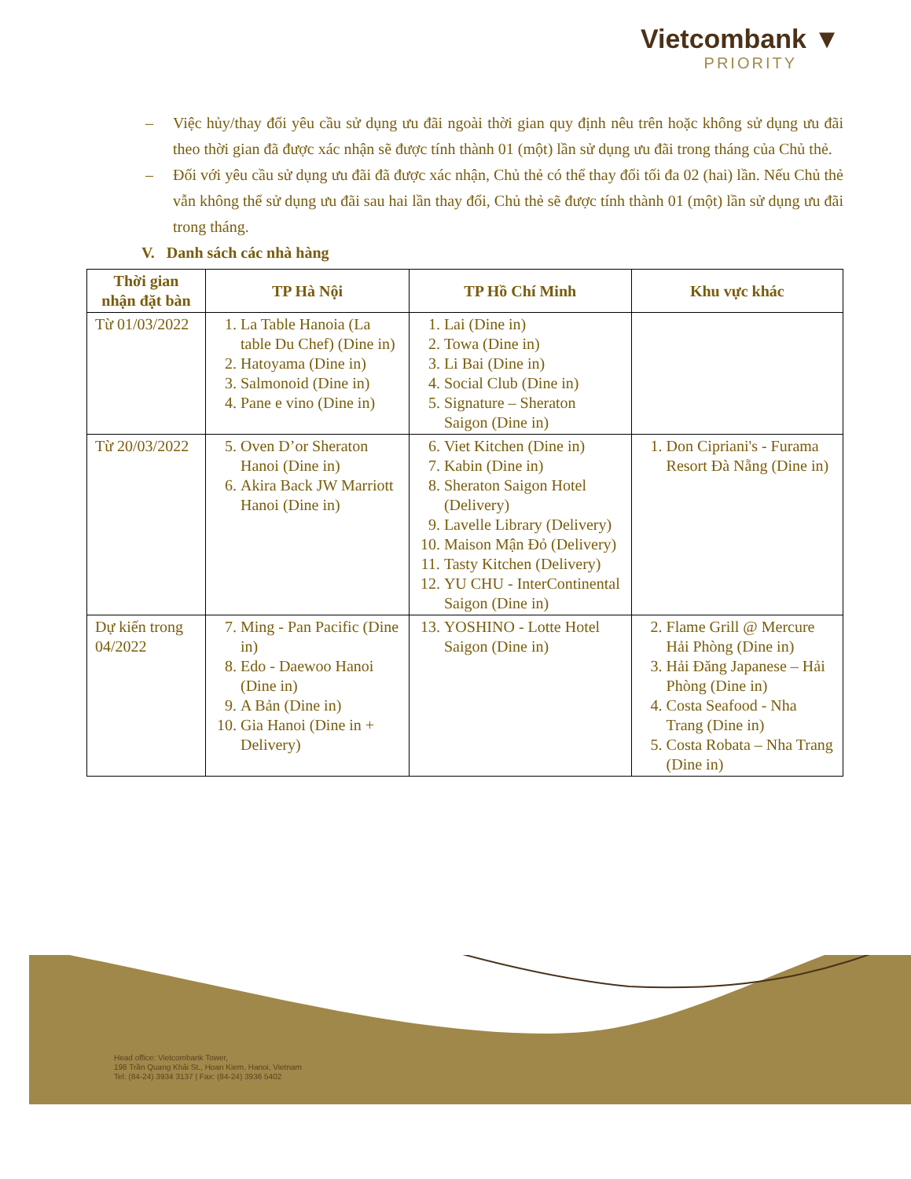Vietcombank ▼
PRIORITY
– Việc hủy/thay đổi yêu cầu sử dụng ưu đãi ngoài thời gian quy định nêu trên hoặc không sử dụng ưu đãi theo thời gian đã được xác nhận sẽ được tính thành 01 (một) lần sử dụng ưu đãi trong tháng của Chủ thẻ.
– Đối với yêu cầu sử dụng ưu đãi đã được xác nhận, Chủ thẻ có thể thay đổi tối đa 02 (hai) lần. Nếu Chủ thẻ vẫn không thể sử dụng ưu đãi sau hai lần thay đổi, Chủ thẻ sẽ được tính thành 01 (một) lần sử dụng ưu đãi trong tháng.
V. Danh sách các nhà hàng
| Thời gian nhận đặt bàn | TP Hà Nội | TP Hồ Chí Minh | Khu vực khác |
| --- | --- | --- | --- |
| Từ 01/03/2022 | 1. La Table Hanoia (La table Du Chef) (Dine in) 2. Hatoyama (Dine in) 3. Salmonoid (Dine in) 4. Pane e vino (Dine in) | 1. Lai (Dine in) 2. Towa (Dine in) 3. Li Bai (Dine in) 4. Social Club (Dine in) 5. Signature – Sheraton Saigon (Dine in) | |
| Từ 20/03/2022 | 5. Oven D’or Sheraton Hanoi (Dine in) 6. Akira Back JW Marriott Hanoi (Dine in) | 6. Viet Kitchen (Dine in) 7. Kabin (Dine in) 8. Sheraton Saigon Hotel (Delivery) 9. Lavelle Library (Delivery) 10. Maison Mận Đỏ (Delivery) 11. Tasty Kitchen (Delivery) 12. YU CHU - InterContinental Saigon (Dine in) | 1. Don Cipriani's - Furama Resort Đà Nẵng (Dine in) |
| Dự kiến trong 04/2022 | 7. Ming - Pan Pacific (Dine in) 8. Edo - Daewoo Hanoi (Dine in) 9. A Bản (Dine in) 10. Gia Hanoi (Dine in + Delivery) | 13. YOSHINO - Lotte Hotel Saigon (Dine in) | 2. Flame Grill @ Mercure Hải Phòng (Dine in) 3. Hải Đăng Japanese – Hải Phòng (Dine in) 4. Costa Seafood - Nha Trang (Dine in) 5. Costa Robata – Nha Trang (Dine in) |
Head office: Vietcombank Tower,
198 Trần Quang Khải St., Hoan Kiem, Hanoi, Vietnam
Tel: (84-24) 3934 3137 | Fax: (84-24) 3936 5402